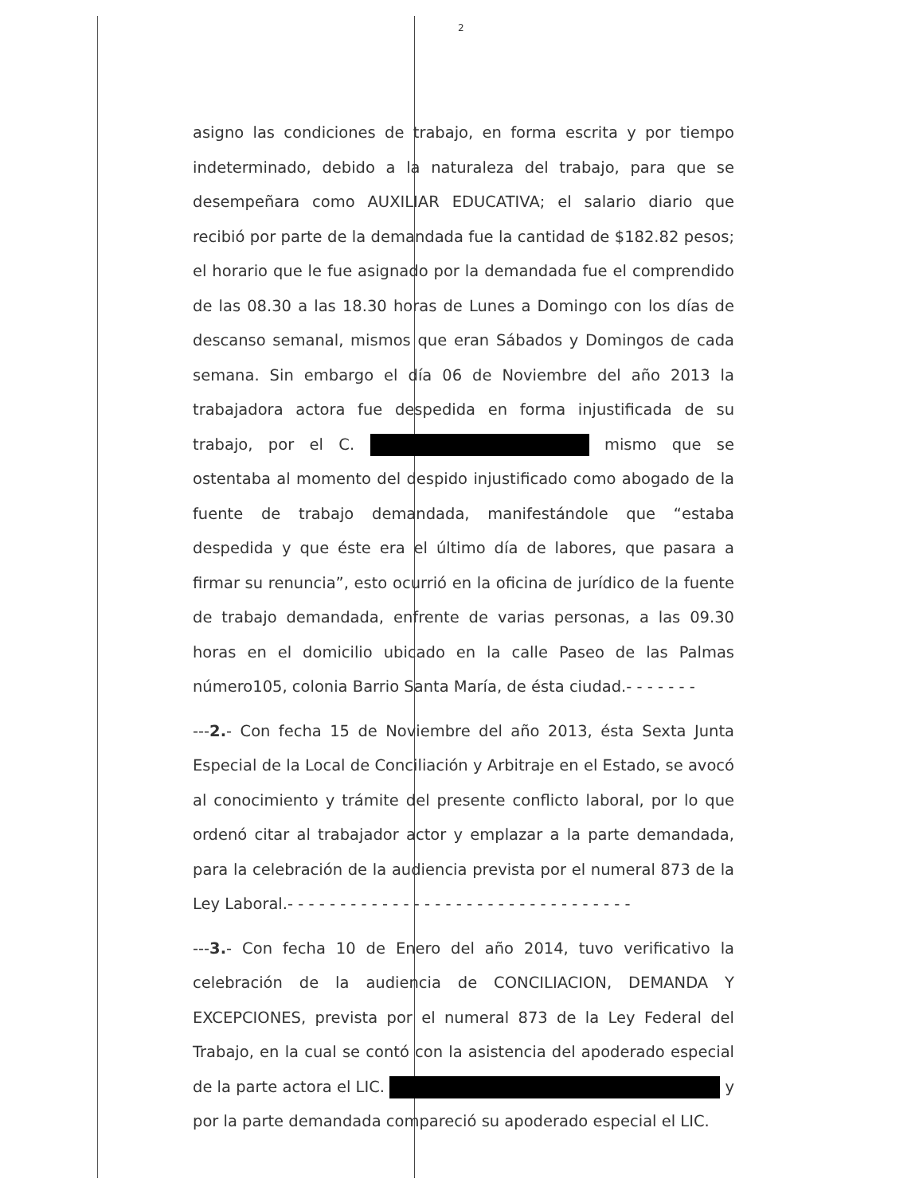2
asigno las condiciones de trabajo, en forma escrita y por tiempo indeterminado, debido a la naturaleza del trabajo, para que se desempeñara como AUXILIAR EDUCATIVA; el salario diario que recibió por parte de la demandada fue la cantidad de $182.82 pesos; el horario que le fue asignado por la demandada fue el comprendido de las 08.30 a las 18.30 horas de Lunes a Domingo con los días de descanso semanal, mismos que eran Sábados y Domingos de cada semana. Sin embargo el día 06 de Noviembre del año 2013 la trabajadora actora fue despedida en forma injustificada de su trabajo, por el C. mismo que se ostentaba al momento del despido injustificado como abogado de la fuente de trabajo demandada, manifestándole que “estaba despedida y que éste era el último día de labores, que pasara a firmar su renuncia”, esto ocurrió en la oficina de jurídico de la fuente de trabajo demandada, enfrente de varias personas, a las 09.30 horas en el domicilio ubicado en la calle Paseo de las Palmas número105, colonia Barrio Santa María, de ésta ciudad.- - - - - - -
---2.- Con fecha 15 de Noviembre del año 2013, ésta Sexta Junta Especial de la Local de Conciliación y Arbitraje en el Estado, se avocó al conocimiento y trámite del presente conflicto laboral, por lo que ordenó citar al trabajador actor y emplazar a la parte demandada, para la celebración de la audiencia prevista por el numeral 873 de la Ley Laboral.- - - - - - - - - - - - - - - - - - - - - - - - - - - - - - - - -
---3.- Con fecha 10 de Enero del año 2014, tuvo verificativo la celebración de la audiencia de CONCILIACION, DEMANDA Y EXCEPCIONES, prevista por el numeral 873 de la Ley Federal del Trabajo, en la cual se contó con la asistencia del apoderado especial de la parte actora el LIC. y por la parte demandada compareció su apoderado especial el LIC.